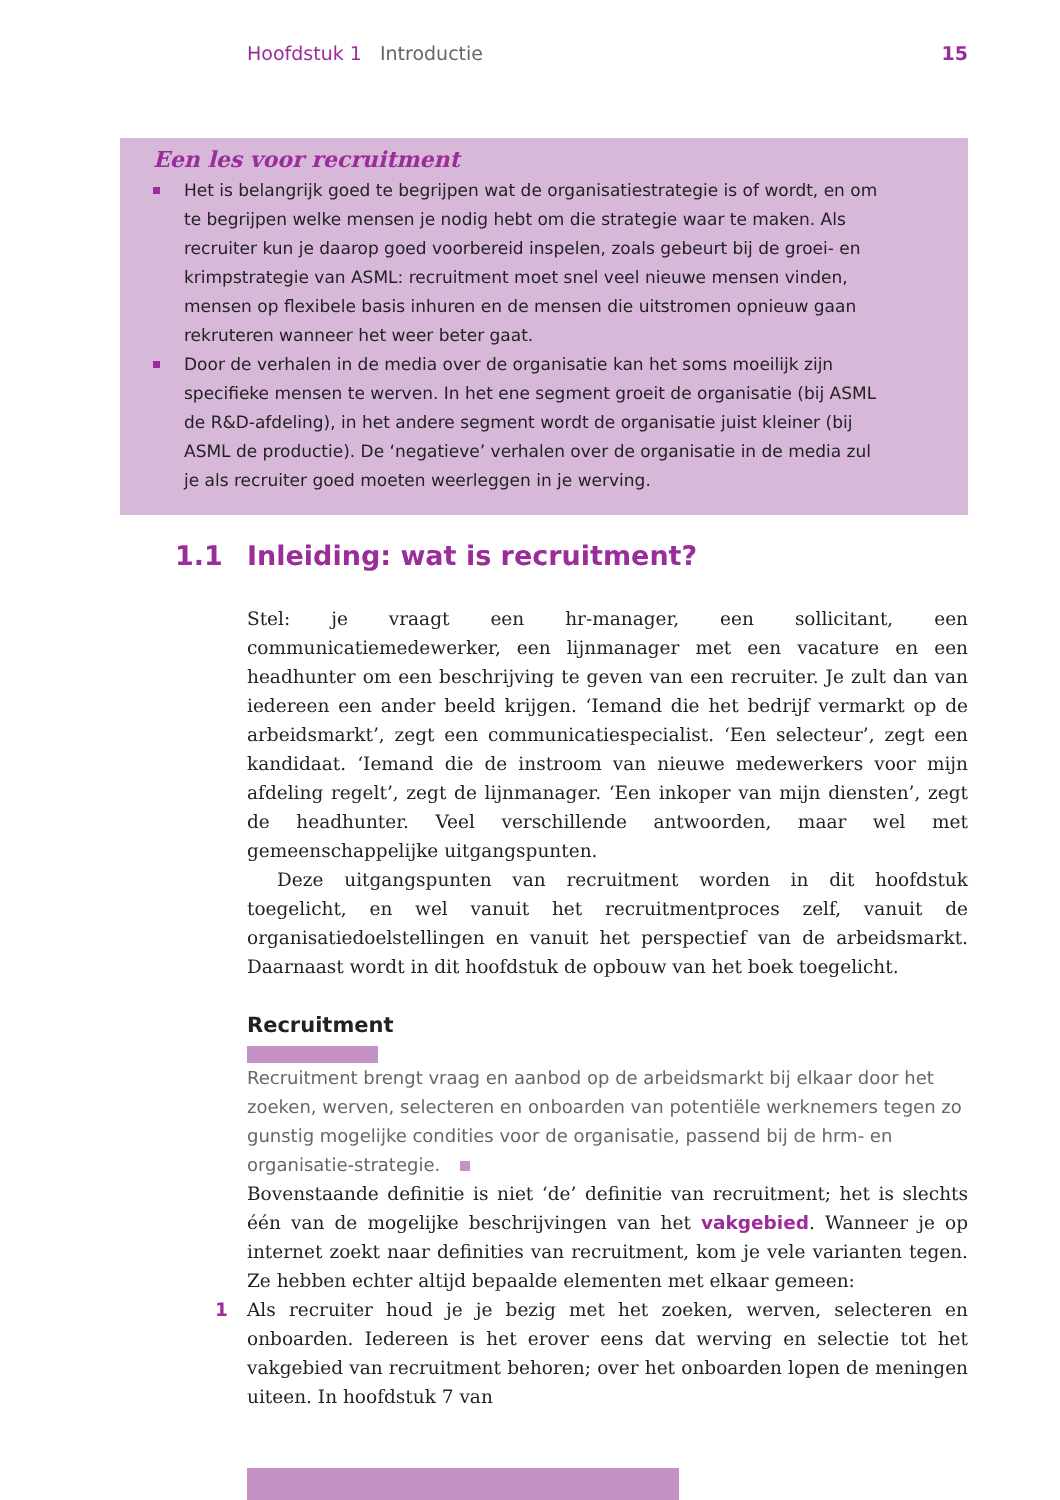Hoofdstuk 1 Introductie 15
Een les voor recruitment
Het is belangrijk goed te begrijpen wat de organisatiestrategie is of wordt, en om te begrijpen welke mensen je nodig hebt om die strategie waar te maken. Als recruiter kun je daarop goed voorbereid inspelen, zoals gebeurt bij de groei- en krimpstrategie van ASML: recruitment moet snel veel nieuwe mensen vinden, mensen op flexibele basis inhuren en de mensen die uitstromen opnieuw gaan rekruteren wanneer het weer beter gaat.
Door de verhalen in de media over de organisatie kan het soms moeilijk zijn specifieke mensen te werven. In het ene segment groeit de organisatie (bij ASML de R&D-afdeling), in het andere segment wordt de organisatie juist kleiner (bij ASML de productie). De ‘negatieve’ verhalen over de organisatie in de media zul je als recruiter goed moeten weerleggen in je werving.
1.1 Inleiding: wat is recruitment?
Stel: je vraagt een hr-manager, een sollicitant, een communicatiemedewerker, een lijnmanager met een vacature en een headhunter om een beschrijving te geven van een recruiter. Je zult dan van iedereen een ander beeld krijgen. ‘Iemand die het bedrijf vermarkt op de arbeidsmarkt’, zegt een communicatiespecialist. ‘Een selecteur’, zegt een kandidaat. ‘Iemand die de instroom van nieuwe medewerkers voor mijn afdeling regelt’, zegt de lijnmanager. ‘Een inkoper van mijn diensten’, zegt de headhunter. Veel verschillende antwoorden, maar wel met gemeenschappelijke uitgangspunten.
Deze uitgangspunten van recruitment worden in dit hoofdstuk toegelicht, en wel vanuit het recruitmentproces zelf, vanuit de organisatiedoelstellingen en vanuit het perspectief van de arbeidsmarkt. Daarnaast wordt in dit hoofdstuk de opbouw van het boek toegelicht.
Recruitment
Recruitment brengt vraag en aanbod op de arbeidsmarkt bij elkaar door het zoeken, werven, selecteren en onboarden van potentiële werknemers tegen zo gunstig mogelijke condities voor de organisatie, passend bij de hrm- en organisatie-strategie.
Bovenstaande definitie is niet ‘de’ definitie van recruitment; het is slechts één van de mogelijke beschrijvingen van het vakgebied. Wanneer je op internet zoekt naar definities van recruitment, kom je vele varianten tegen. Ze hebben echter altijd bepaalde elementen met elkaar gemeen:
1 Als recruiter houd je je bezig met het zoeken, werven, selecteren en onboarden. Iedereen is het erover eens dat werving en selectie tot het vakgebied van recruitment behoren; over het onboarden lopen de meningen uiteen. In hoofdstuk 7 van